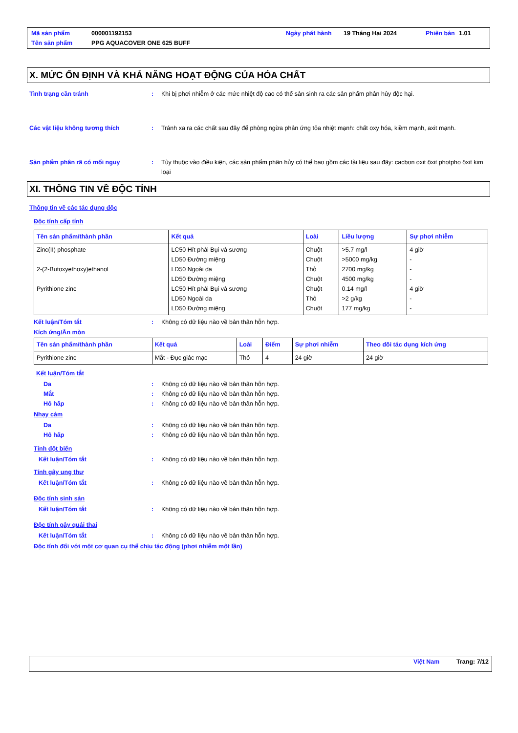| Mã sản phẩm | 000001192153 | Ngày phát hành | 19 Tháng Hai 2024 | Phiên bản | 1.01 |
| Tên sản phẩm | PPG AQUACOVER ONE 625 BUFF | | | | |
X. MỨC ỔN ĐỊNH VÀ KHẢ NĂNG HOẠT ĐỘNG CỦA HÓA CHẤT
Tình trạng cần tránh : Khi bị phơi nhiễm ở các mức nhiệt độ cao có thể sản sinh ra các sản phẩm phân hủy độc hại.
Các vật liệu không tương thích : Tránh xa ra các chất sau đây để phòng ngừa phản ứng tỏa nhiệt mạnh: chất oxy hóa, kiềm mạnh, axit mạnh.
Sản phẩm phân rã có mối nguy : Tùy thuộc vào điều kiện, các sản phẩm phân hủy có thể bao gồm các tài liệu sau đây: cacbon oxit ôxit photpho ôxit kim loại
XI. THÔNG TIN VỀ ĐỘC TÍNH
Thông tin về các tác dụng độc
Độc tính cấp tính
| Tên sản phẩm/thành phần | Kết quả | Loài | Liều lượng | Sự phơi nhiễm |
| --- | --- | --- | --- | --- |
| Zinc(II) phosphate 2-(2-Butoxyethoxy)ethanol Pyrithione zinc | LC50 Hít phải Bụi và sương LD50 Đường miệng LD50 Ngoài da LD50 Đường miệng LC50 Hít phải Bụi và sương LD50 Ngoài da LD50 Đường miệng | Chuột Chuột Thỏ Chuột Chuột Thỏ Chuột | >5.7 mg/l >5000 mg/kg 2700 mg/kg 4500 mg/kg 0.14 mg/l >2 g/kg 177 mg/kg | 4 giờ - - - 4 giờ - - |
Kết luận/Tóm tắt : Không có dữ liệu nào về bản thân hỗn hợp.
Kích ứng/Ăn mòn
| Tên sản phẩm/thành phần | Kết quả | Loài | Điểm | Sự phơi nhiễm | Theo dõi tác dụng kích ứng |
| --- | --- | --- | --- | --- | --- |
| Pyrithione zinc | Mắt - Đục giác mạc | Thỏ | 4 | 24 giờ | 24 giờ |
Kết luận/Tóm tắt
Da : Không có dữ liệu nào về bản thân hỗn hợp.
Mắt : Không có dữ liệu nào về bản thân hỗn hợp.
Hô hấp : Không có dữ liệu nào về bản thân hỗn hợp.
Nhạy cảm
Da : Không có dữ liệu nào về bản thân hỗn hợp.
Hô hấp : Không có dữ liệu nào về bản thân hỗn hợp.
Tính đột biến
Kết luận/Tóm tắt : Không có dữ liệu nào về bản thân hỗn hợp.
Tính gây ung thư
Kết luận/Tóm tắt : Không có dữ liệu nào về bản thân hỗn hợp.
Độc tính sinh sản
Kết luận/Tóm tắt : Không có dữ liệu nào về bản thân hỗn hợp.
Độc tính gây quái thai
Kết luận/Tóm tắt : Không có dữ liệu nào về bản thân hỗn hợp.
Độc tính đối với một cơ quan cụ thể chịu tác động (phơi nhiễm một lần)
Việt Nam Trang: 7/12